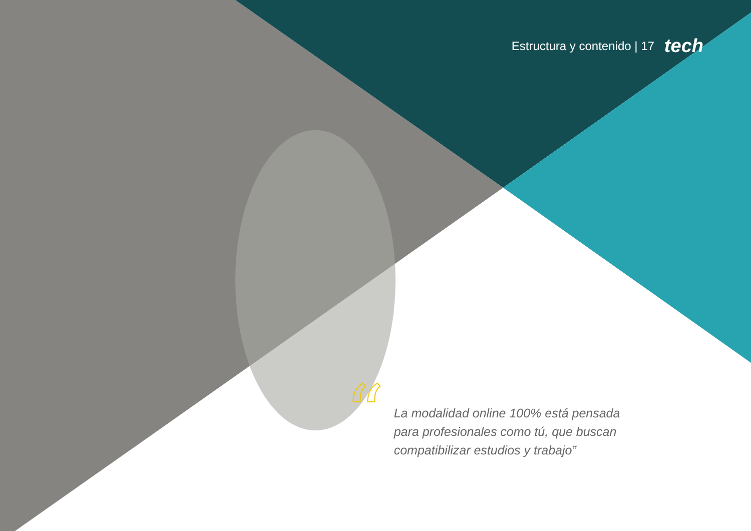Estructura y contenido | 17 tech
“
La modalidad online 100% está pensada para profesionales como tú, que buscan compatibilizar estudios y trabajo”